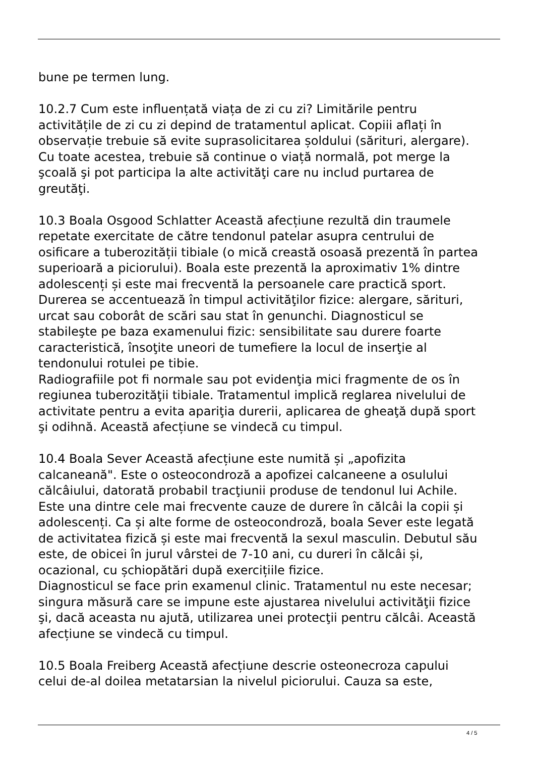bune pe termen lung.
10.2.7 Cum este influențată viața de zi cu zi? Limitările pentru activitățile de zi cu zi depind de tratamentul aplicat. Copiii aflați în observație trebuie să evite suprasolicitarea șoldului (sărituri, alergare). Cu toate acestea, trebuie să continue o viață normală, pot merge la şcoală şi pot participa la alte activităţi care nu includ purtarea de greutăţi.
10.3 Boala Osgood Schlatter Această afecțiune rezultă din traumele repetate exercitate de către tendonul patelar asupra centrului de osificare a tuberozității tibiale (o mică creastă osoasă prezentă în partea superioară a piciorului). Boala este prezentă la aproximativ 1% dintre adolescenți și este mai frecventă la persoanele care practică sport. Durerea se accentuează în timpul activităţilor fizice: alergare, sărituri, urcat sau coborât de scări sau stat în genunchi. Diagnosticul se stabileşte pe baza examenului fizic: sensibilitate sau durere foarte caracteristică, însoţite uneori de tumefiere la locul de inserţie al tendonului rotulei pe tibie. Radiografiile pot fi normale sau pot evidenţia mici fragmente de os în regiunea tuberozităţii tibiale. Tratamentul implică reglarea nivelului de activitate pentru a evita apariţia durerii, aplicarea de gheaţă după sport şi odihnă. Această afecțiune se vindecă cu timpul.
10.4 Boala Sever Această afecțiune este numită și „apofizita calcaneană". Este o osteocondroză a apofizei calcaneene a osulului călcâiului, datorată probabil tracţiunii produse de tendonul lui Achile. Este una dintre cele mai frecvente cauze de durere în călcâi la copii și adolescenți. Ca și alte forme de osteocondroză, boala Sever este legată de activitatea fizică și este mai frecventă la sexul masculin. Debutul său este, de obicei în jurul vârstei de 7-10 ani, cu dureri în călcâi și, ocazional, cu șchiopătări după exercițiile fizice. Diagnosticul se face prin examenul clinic. Tratamentul nu este necesar; singura măsură care se impune este ajustarea nivelului activităţii fizice şi, dacă aceasta nu ajută, utilizarea unei protecţii pentru călcâi. Această afecțiune se vindecă cu timpul.
10.5 Boala Freiberg Această afecțiune descrie osteonecroza capului celui de-al doilea metatarsian la nivelul piciorului. Cauza sa este,
4 / 5